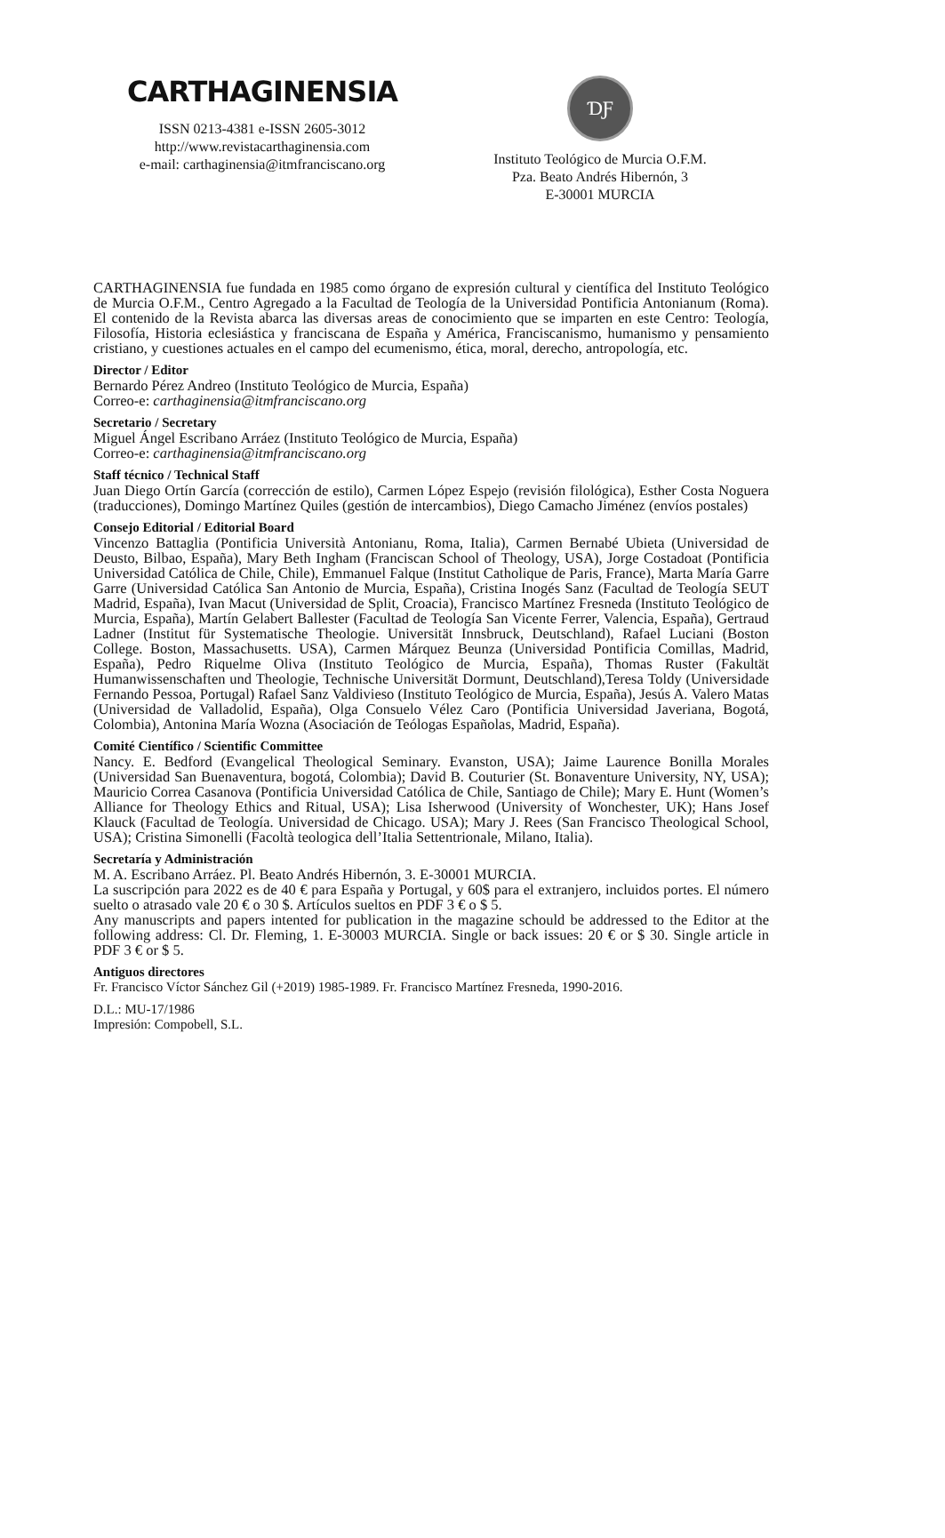CARTHAGINENSIA
ISSN 0213-4381 e-ISSN 2605-3012
http://www.revistacarthaginensia.com
e-mail: carthaginensia@itmfranciscano.org
ƊƑ
Instituto Teológico de Murcia O.F.M.
Pza. Beato Andrés Hibernón, 3
E-30001 MURCIA
CARTHAGINENSIA fue fundada en 1985 como órgano de expresión cultural y científica del Instituto Teológico de Murcia O.F.M., Centro Agregado a la Facultad de Teología de la Universidad Pontificia Antonianum (Roma). El contenido de la Revista abarca las diversas areas de conocimiento que se imparten en este Centro: Teología, Filosofía, Historia eclesiástica y franciscana de España y América, Franciscanismo, humanismo y pensamiento cristiano, y cuestiones actuales en el campo del ecumenismo, ética, moral, derecho, antropología, etc.
Director / Editor
Bernardo Pérez Andreo (Instituto Teológico de Murcia, España)
Correo-e: carthaginensia@itmfranciscano.org
Secretario / Secretary
Miguel Ángel Escribano Arráez (Instituto Teológico de Murcia, España)
Correo-e: carthaginensia@itmfranciscano.org
Staff técnico / Technical Staff
Juan Diego Ortín García (corrección de estilo), Carmen López Espejo (revisión filológica), Esther Costa Noguera (traducciones), Domingo Martínez Quiles (gestión de intercambios), Diego Camacho Jiménez (envíos postales)
Consejo Editorial / Editorial Board
Vincenzo Battaglia (Pontificia Università Antonianu, Roma, Italia), Carmen Bernabé Ubieta (Universidad de Deusto, Bilbao, España), Mary Beth Ingham (Franciscan School of Theology, USA), Jorge Costadoat (Pontificia Universidad Católica de Chile, Chile), Emmanuel Falque (Institut Catholique de Paris, France), Marta María Garre Garre (Universidad Católica San Antonio de Murcia, España), Cristina Inogés Sanz (Facultad de Teología SEUT Madrid, España), Ivan Macut (Universidad de Split, Croacia), Francisco Martínez Fresneda (Instituto Teológico de Murcia, España), Martín Gelabert Ballester (Facultad de Teología San Vicente Ferrer, Valencia, España), Gertraud Ladner (Institut für Systematische Theologie. Universität Innsbruck, Deutschland), Rafael Luciani (Boston College. Boston, Massachusetts. USA), Carmen Márquez Beunza (Universidad Pontificia Comillas, Madrid, España), Pedro Riquelme Oliva (Instituto Teológico de Murcia, España), Thomas Ruster (Fakultät Humanwissenschaften und Theologie, Technische Universität Dormunt, Deutschland),Teresa Toldy (Universidade Fernando Pessoa, Portugal) Rafael Sanz Valdivieso (Instituto Teológico de Murcia, España), Jesús A. Valero Matas (Universidad de Valladolid, España), Olga Consuelo Vélez Caro (Pontificia Universidad Javeriana, Bogotá, Colombia), Antonina María Wozna (Asociación de Teólogas Españolas, Madrid, España).
Comité Científico / Scientific Committee
Nancy. E. Bedford (Evangelical Theological Seminary. Evanston, USA); Jaime Laurence Bonilla Morales (Universidad San Buenaventura, bogotá, Colombia); David B. Couturier (St. Bonaventure University, NY, USA); Mauricio Correa Casanova (Pontificia Universidad Católica de Chile, Santiago de Chile); Mary E. Hunt (Women’s Alliance for Theology Ethics and Ritual, USA); Lisa Isherwood (University of Wonchester, UK); Hans Josef Klauck (Facultad de Teología. Universidad de Chicago. USA); Mary J. Rees (San Francisco Theological School, USA); Cristina Simonelli (Facoltà teologica dell’Italia Settentrionale, Milano, Italia).
Secretaría y Administración
M. A. Escribano Arráez. Pl. Beato Andrés Hibernón, 3. E-30001 MURCIA.
La suscripción para 2022 es de 40 € para España y Portugal, y 60$ para el extranjero, incluidos portes. El número suelto o atrasado vale 20 € o 30 $. Artículos sueltos en PDF 3 € o $ 5.
Any manuscripts and papers intented for publication in the magazine schould be addressed to the Editor at the following address: Cl. Dr. Fleming, 1. E-30003 MURCIA. Single or back issues: 20 € or $ 30. Single article in PDF 3 € or $ 5.
Antiguos directores
Fr. Francisco Víctor Sánchez Gil (+2019) 1985-1989. Fr. Francisco Martínez Fresneda, 1990-2016.
D.L.: MU-17/1986
Impresión: Compobell, S.L.